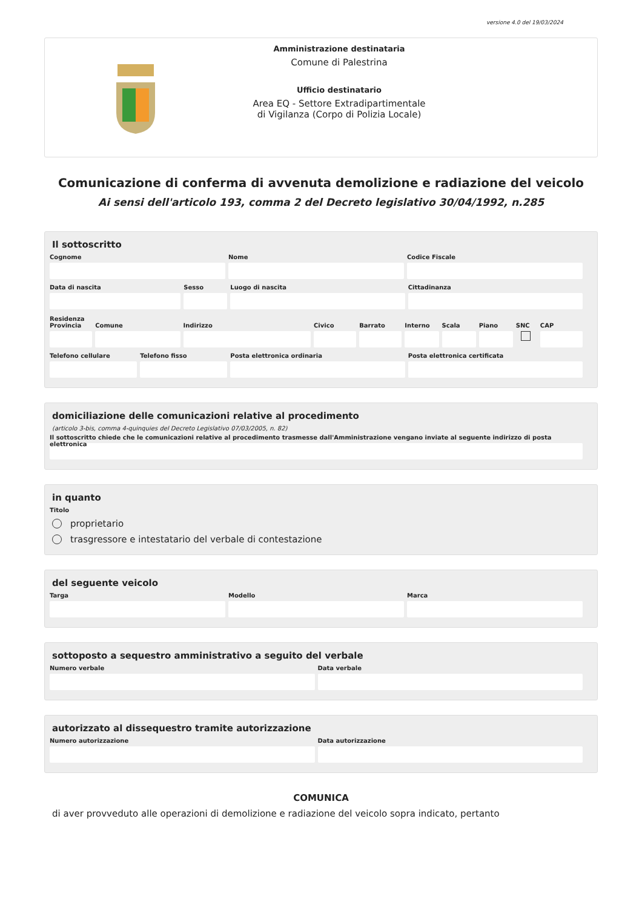versione 4.0 del 19/03/2024
Amministrazione destinataria
Comune di Palestrina
Ufficio destinatario
Area EQ - Settore Extradipartimentale
di Vigilanza (Corpo di Polizia Locale)
Comunicazione di conferma di avvenuta demolizione e radiazione del veicolo
Ai sensi dell'articolo 193, comma 2 del Decreto legislativo 30/04/1992, n.285
Il sottoscritto
Cognome Nome Codice Fiscale
Data di nascita Sesso Luogo di nascita Cittadinanza
Residenza
Provincia Comune Indirizzo Civico Barrato Interno Scala Piano SNC CAP
Telefono cellulare Telefono fisso Posta elettronica ordinaria Posta elettronica certificata
domiciliazione delle comunicazioni relative al procedimento
(articolo 3-bis, comma 4-quinquies del Decreto Legislativo 07/03/2005, n. 82)
Il sottoscritto chiede che le comunicazioni relative al procedimento trasmesse dall'Amministrazione vengano inviate al seguente indirizzo di posta elettronica
in quanto
Titolo
proprietario
trasgressore e intestatario del verbale di contestazione
del seguente veicolo
Targa Modello Marca
sottoposto a sequestro amministrativo a seguito del verbale
Numero verbale Data verbale
autorizzato al dissequestro tramite autorizzazione
Numero autorizzazione Data autorizzazione
COMUNICA
di aver provveduto alle operazioni di demolizione e radiazione del veicolo sopra indicato, pertanto